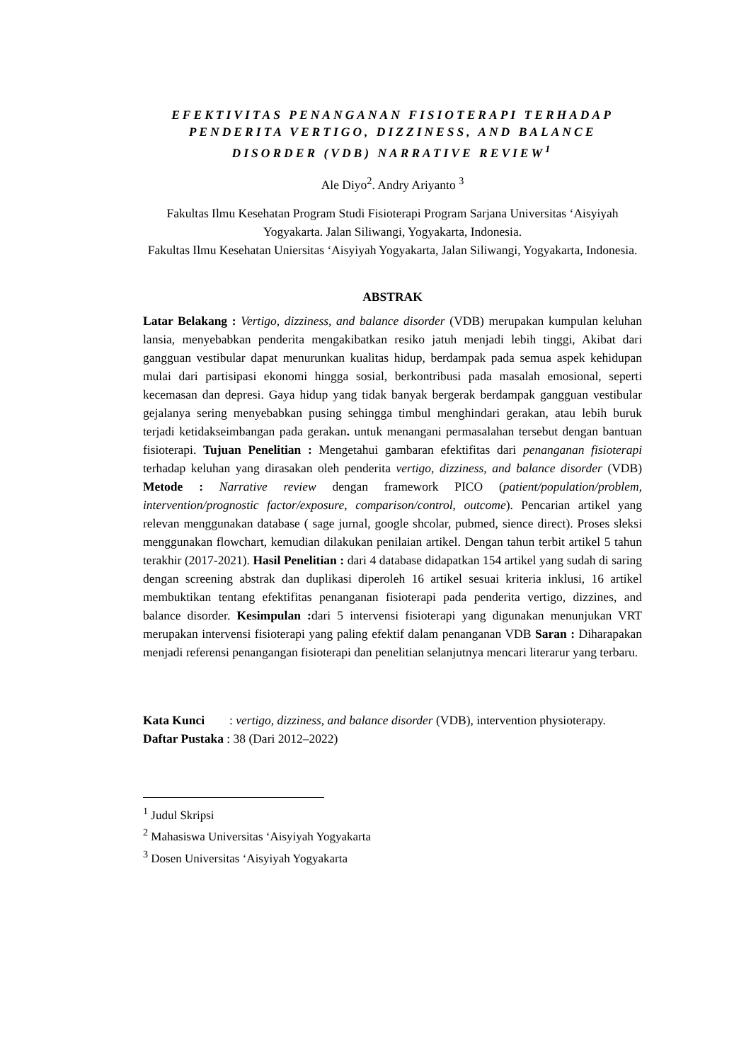EFEKTIVITAS PENANGANAN FISIOTERAPI TERHADAP PENDERITA VERTIGO, DIZZINESS, AND BALANCE DISORDER (VDB) NARRATIVE REVIEW<sup>1</sup>
Ale Diyo<sup>2</sup>. Andry Ariyanto <sup>3</sup>
Fakultas Ilmu Kesehatan Program Studi Fisioterapi Program Sarjana Universitas ‘Aisyiyah Yogyakarta. Jalan Siliwangi, Yogyakarta, Indonesia.
Fakultas Ilmu Kesehatan Uniersitas ‘Aisyiyah Yogyakarta, Jalan Siliwangi, Yogyakarta, Indonesia.
ABSTRAK
Latar Belakang : Vertigo, dizziness, and balance disorder (VDB) merupakan kumpulan keluhan lansia, menyebabkan penderita mengakibatkan resiko jatuh menjadi lebih tinggi, Akibat dari gangguan vestibular dapat menurunkan kualitas hidup, berdampak pada semua aspek kehidupan mulai dari partisipasi ekonomi hingga sosial, berkontribusi pada masalah emosional, seperti kecemasan dan depresi. Gaya hidup yang tidak banyak bergerak berdampak gangguan vestibular gejalanya sering menyebabkan pusing sehingga timbul menghindari gerakan, atau lebih buruk terjadi ketidakseimbangan pada gerakan. untuk menangani permasalahan tersebut dengan bantuan fisioterapi. Tujuan Penelitian : Mengetahui gambaran efektifitas dari penanganan fisioterapi terhadap keluhan yang dirasakan oleh penderita vertigo, dizziness, and balance disorder (VDB) Metode : Narrative review dengan framework PICO (patient/population/problem, intervention/prognostic factor/exposure, comparison/control, outcome). Pencarian artikel yang relevan menggunakan database ( sage jurnal, google shcolar, pubmed, sience direct). Proses sleksi menggunakan flowchart, kemudian dilakukan penilaian artikel. Dengan tahun terbit artikel 5 tahun terakhir (2017-2021). Hasil Penelitian : dari 4 database didapatkan 154 artikel yang sudah di saring dengan screening abstrak dan duplikasi diperoleh 16 artikel sesuai kriteria inklusi, 16 artikel membuktikan tentang efektifitas penanganan fisioterapi pada penderita vertigo, dizzines, and balance disorder. Kesimpulan : dari 5 intervensi fisioterapi yang digunakan menunjukan VRT merupakan intervensi fisioterapi yang paling efektif dalam penanganan VDB Saran : Diharapakan menjadi referensi penangangan fisioterapi dan penelitian selanjutnya mencari literarur yang terbaru.
Kata Kunci : vertigo, dizziness, and balance disorder (VDB), intervention physioterapy.
Daftar Pustaka : 38 (Dari 2012–2022)
<sup>1</sup> Judul Skripsi
<sup>2</sup> Mahasiswa Universitas ‘Aisyiyah Yogyakarta
<sup>3</sup> Dosen Universitas ‘Aisyiyah Yogyakarta